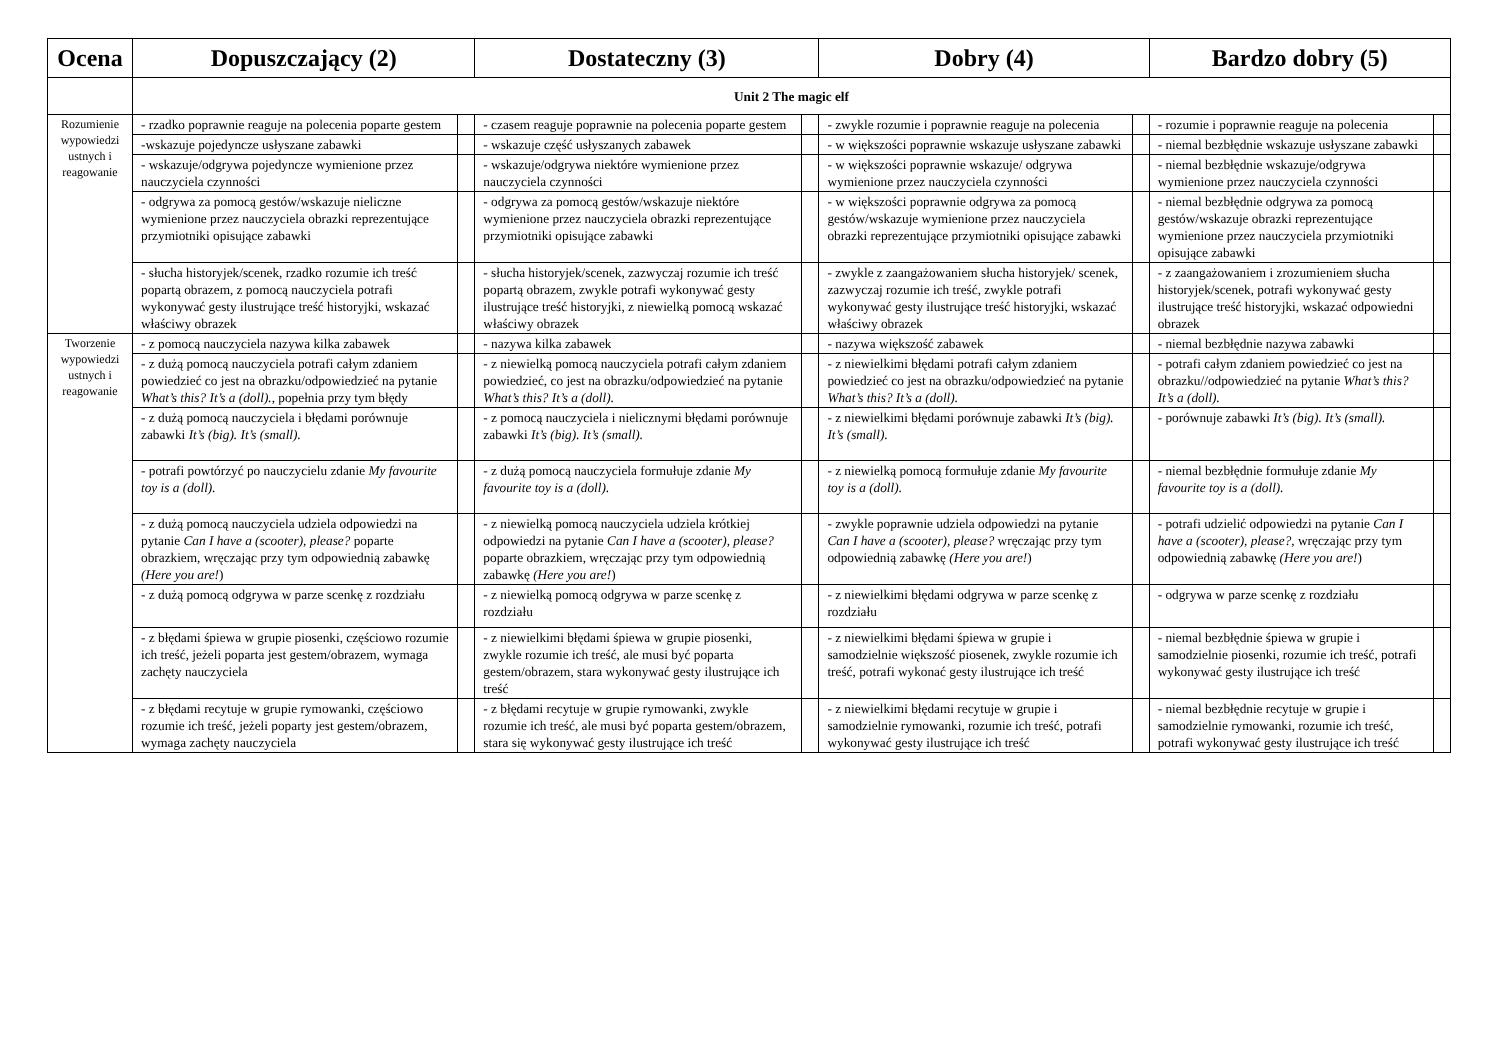| Ocena | Dopuszczający (2) | | Dostateczny (3) | | Dobry (4) | | Bardzo dobry (5) | |
| --- | --- | --- | --- | --- | --- | --- | --- | --- |
| | Unit 2 The magic elf | | | | | | | |
| Rozumienie wypowiedzi ustnych i reagowanie | - rzadko poprawnie reaguje na polecenia poparte gestem | | - czasem reaguje poprawnie na polecenia poparte gestem | | - zwykle rozumie i poprawnie reaguje na polecenia | | - rozumie i poprawnie reaguje na polecenia | |
| | -wskazuje pojedyncze usłyszane zabawki | | - wskazuje część usłyszanych zabawek | | - w większości poprawnie wskazuje usłyszane zabawki | | - niemal bezbłędnie wskazuje usłyszane zabawki | |
| | - wskazuje/odgrywa pojedyncze wymienione przez nauczyciela czynności | | - wskazuje/odgrywa niektóre wymienione przez nauczyciela czynności | | - w większości poprawnie wskazuje/ odgrywa wymienione przez nauczyciela czynności | | - niemal bezbłędnie wskazuje/odgrywa wymienione przez nauczyciela czynności | |
| | - odgrywa za pomocą gestów/wskazuje nieliczne wymienione przez nauczyciela obrazki reprezentujące przymiotniki opisujące zabawki | | - odgrywa za pomocą gestów/wskazuje niektóre wymienione przez nauczyciela obrazki reprezentujące przymiotniki opisujące zabawki | | - w większości poprawnie odgrywa za pomocą gestów/wskazuje wymienione przez nauczyciela obrazki reprezentujące przymiotniki opisujące zabawki | | - niemal bezbłędnie odgrywa za pomocą gestów/wskazuje obrazki reprezentujące wymienione przez nauczyciela przymiotniki opisujące zabawki | |
| | - słucha historyjek/scenek, rzadko rozumie ich treść popartą obrazem, z pomocą nauczyciela potrafi wykonywać gesty ilustrujące treść historyjki, wskazać właściwy obrazek | | - słucha historyjek/scenek, zazwyczaj rozumie ich treść popartą obrazem, zwykle potrafi wykonywać gesty ilustrujące treść historyjki, z niewielką pomocą wskazać właściwy obrazek | | - zwykle z zaangażowaniem słucha historyjek/ scenek, zazwyczaj rozumie ich treść, zwykle potrafi wykonywać gesty ilustrujące treść historyjki, wskazać właściwy obrazek | | - z zaangażowaniem i zrozumieniem słucha historyjek/scenek, potrafi wykonywać gesty ilustrujące treść historyjki, wskazać odpowiedni obrazek | |
| Tworzenie wypowiedzi ustnych i reagowanie | - z pomocą nauczyciela nazywa kilka zabawek | | - nazywa kilka zabawek | | - nazywa większość zabawek | | - niemal bezbłędnie nazywa zabawki | |
| | - z dużą pomocą nauczyciela potrafi całym zdaniem powiedzieć co jest na obrazku/odpowiedzieć na pytanie What’s this? It’s a (doll). , popełnia przy tym błędy | | - z niewielką pomocą nauczyciela potrafi całym zdaniem powiedzieć, co jest na obrazku/odpowiedzieć na pytanie What’s this? It’s a (doll). | | - z niewielkimi błędami potrafi całym zdaniem powiedzieć co jest na obrazku/odpowiedzieć na pytanie What’s this? It’s a (doll). | | - potrafi całym zdaniem powiedzieć co jest na obrazku//odpowiedzieć na pytanie What’s this? It’s a (doll). | |
| | - z dużą pomocą nauczyciela i błędami porównuje zabawki It’s (big). It’s (small). | | - z pomocą nauczyciela i nielicznymi błędami porównuje zabawki It’s (big). It’s (small). | | - z niewielkimi błędami porównuje zabawki It’s (big). It’s (small). | | - porównuje zabawki It’s (big). It’s (small). | |
| | - potrafi powtórzyć po nauczycielu zdanie My favourite toy is a (doll). | | - z dużą pomocą nauczyciela formułuje zdanie My favourite toy is a (doll). | | - z niewielką pomocą formułuje zdanie My favourite toy is a (doll). | | - niemal bezbłędnie formułuje zdanie My favourite toy is a (doll). | |
| | - z dużą pomocą nauczyciela udziela odpowiedzi na pytanie Can I have a (scooter), please? poparte obrazkiem, wręczając przy tym odpowiednią zabawkę (Here you are! ) | | - z niewielką pomocą nauczyciela udziela krótkiej odpowiedzi na pytanie Can I have a (scooter), please? poparte obrazkiem, wręczając przy tym odpowiednią zabawkę (Here you are! ) | | - zwykle poprawnie udziela odpowiedzi na pytanie Can I have a (scooter), please? wręczając przy tym odpowiednią zabawkę (Here you are! ) | | - potrafi udzielić odpowiedzi na pytanie Can I have a (scooter), please? , wręczając przy tym odpowiednią zabawkę (Here you are! ) | |
| | - z dużą pomocą odgrywa w parze scenkę z rozdziału | | - z niewielką pomocą odgrywa w parze scenkę z rozdziału | | - z niewielkimi błędami odgrywa w parze scenkę z rozdziału | | - odgrywa w parze scenkę z rozdziału | |
| | - z błędami śpiewa w grupie piosenki, częściowo rozumie ich treść, jeżeli poparta jest gestem/obrazem, wymaga zachęty nauczyciela | | - z niewielkimi błędami śpiewa w grupie piosenki, zwykle rozumie ich treść, ale musi być poparta gestem/obrazem, stara wykonywać gesty ilustrujące ich treść | | - z niewielkimi błędami śpiewa w grupie i samodzielnie większość piosenek, zwykle rozumie ich treść, potrafi wykonać gesty ilustrujące ich treść | | - niemal bezbłędnie śpiewa w grupie i samodzielnie piosenki, rozumie ich treść, potrafi wykonywać gesty ilustrujące ich treść | |
| | - z błędami recytuje w grupie rymowanki, częściowo rozumie ich treść, jeżeli poparty jest gestem/obrazem, wymaga zachęty nauczyciela | | - z błędami recytuje w grupie rymowanki, zwykle rozumie ich treść, ale musi być poparta gestem/obrazem, stara się wykonywać gesty ilustrujące ich treść | | - z niewielkimi błędami recytuje w grupie i samodzielnie rymowanki, rozumie ich treść, potrafi wykonywać gesty ilustrujące ich treść | | - niemal bezbłędnie recytuje w grupie i samodzielnie rymowanki, rozumie ich treść, potrafi wykonywać gesty ilustrujące ich treść | |